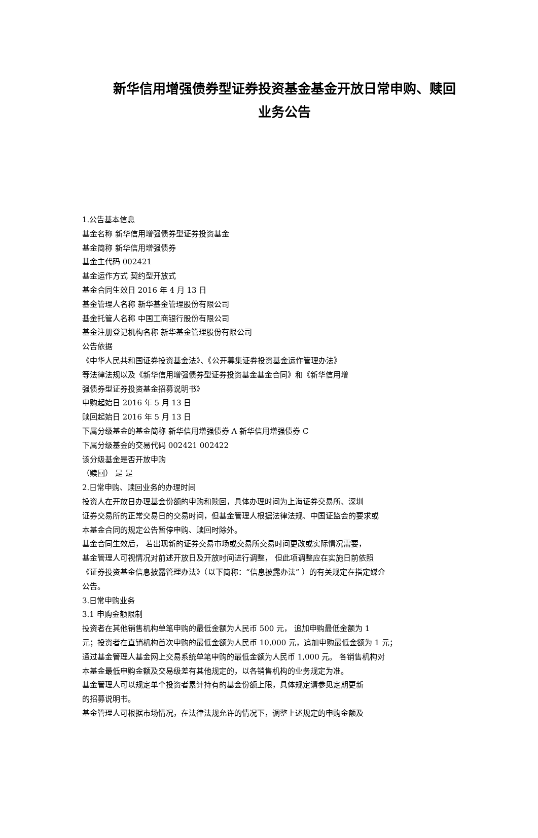新华信用增强债券型证券投资基金基金开放日常申购、赎回
业务公告
1.公告基本信息
基金名称 新华信用增强债券型证券投资基金
基金简称 新华信用增强债券
基金主代码 002421
基金运作方式 契约型开放式
基金合同生效日 2016 年 4 月 13 日
基金管理人名称 新华基金管理股份有限公司
基金托管人名称 中国工商银行股份有限公司
基金注册登记机构名称 新华基金管理股份有限公司
公告依据
《中华人民共和国证券投资基金法》、《公开募集证券投资基金运作管理办法》
等法律法规以及《新华信用增强债券型证券投资基金基金合同》和《新华信用增
强债券型证券投资基金招募说明书》
申购起始日 2016 年 5 月 13 日
赎回起始日 2016 年 5 月 13 日
下属分级基金的基金简称 新华信用增强债券 A 新华信用增强债券 C
下属分级基金的交易代码 002421 002422
该分级基金是否开放申购
（赎回） 是 是
2.日常申购、赎回业务的办理时间
投资人在开放日办理基金份额的申购和赎回，具体办理时间为上海证券交易所、深圳
证券交易所的正常交易日的交易时间，但基金管理人根据法律法规、中国证监会的要求或
本基金合同的规定公告暂停申购、赎回时除外。
基金合同生效后， 若出现新的证券交易市场或交易所交易时间更改或实际情况需要，
基金管理人可视情况对前述开放日及开放时间进行调整， 但此项调整应在实施日前依照
《证券投资基金信息披露管理办法》（以下简称：“信息披露办法” ）的有关规定在指定媒介
公告。
3.日常申购业务
3.1 申购金额限制
投资者在其他销售机构单笔申购的最低金额为人民币 500 元， 追加申购最低金额为 1
元；投资者在直销机构首次申购的最低金额为人民币 10,000 元，追加申购最低金额为 1 元；
通过基金管理人基金网上交易系统单笔申购的最低金额为人民币 1,000 元。 各销售机构对
本基金最低申购金额及交易级差有其他规定的，以各销售机构的业务规定为准。
基金管理人可以规定单个投资者累计持有的基金份额上限，具体规定请参见定期更新
的招募说明书。
基金管理人可根据市场情况，在法律法规允许的情况下，调整上述规定的申购金额及